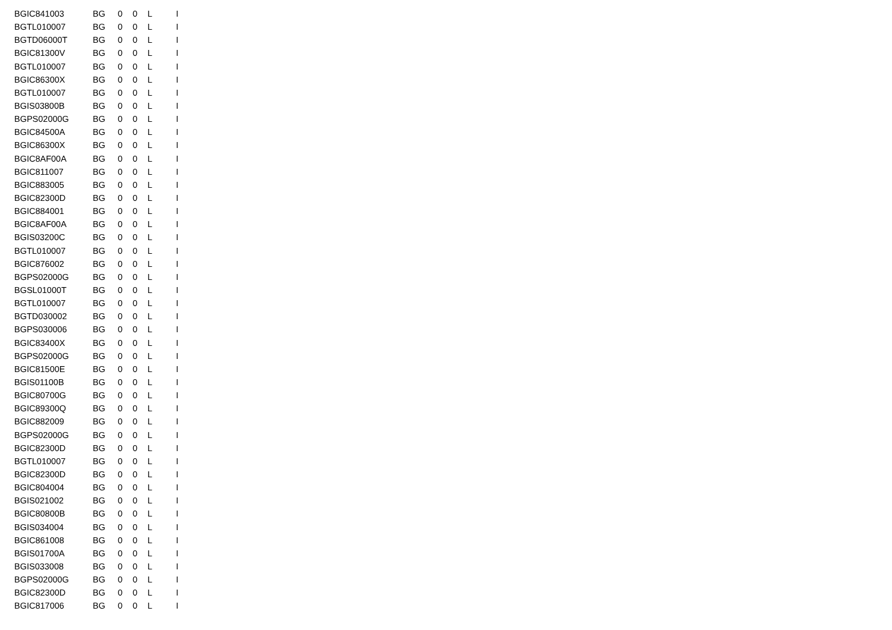| BGIC841003 | BG | 0 | 0 | L | I |
| BGTL010007 | BG | 0 | 0 | L | I |
| BGTD06000T | BG | 0 | 0 | L | I |
| BGIC81300V | BG | 0 | 0 | L | I |
| BGTL010007 | BG | 0 | 0 | L | I |
| BGIC86300X | BG | 0 | 0 | L | I |
| BGTL010007 | BG | 0 | 0 | L | I |
| BGIS03800B | BG | 0 | 0 | L | I |
| BGPS02000G | BG | 0 | 0 | L | I |
| BGIC84500A | BG | 0 | 0 | L | I |
| BGIC86300X | BG | 0 | 0 | L | I |
| BGIC8AF00A | BG | 0 | 0 | L | I |
| BGIC811007 | BG | 0 | 0 | L | I |
| BGIC883005 | BG | 0 | 0 | L | I |
| BGIC82300D | BG | 0 | 0 | L | I |
| BGIC884001 | BG | 0 | 0 | L | I |
| BGIC8AF00A | BG | 0 | 0 | L | I |
| BGIS03200C | BG | 0 | 0 | L | I |
| BGTL010007 | BG | 0 | 0 | L | I |
| BGIC876002 | BG | 0 | 0 | L | I |
| BGPS02000G | BG | 0 | 0 | L | I |
| BGSL01000T | BG | 0 | 0 | L | I |
| BGTL010007 | BG | 0 | 0 | L | I |
| BGTD030002 | BG | 0 | 0 | L | I |
| BGPS030006 | BG | 0 | 0 | L | I |
| BGIC83400X | BG | 0 | 0 | L | I |
| BGPS02000G | BG | 0 | 0 | L | I |
| BGIC81500E | BG | 0 | 0 | L | I |
| BGIS01100B | BG | 0 | 0 | L | I |
| BGIC80700G | BG | 0 | 0 | L | I |
| BGIC89300Q | BG | 0 | 0 | L | I |
| BGIC882009 | BG | 0 | 0 | L | I |
| BGPS02000G | BG | 0 | 0 | L | I |
| BGIC82300D | BG | 0 | 0 | L | I |
| BGTL010007 | BG | 0 | 0 | L | I |
| BGIC82300D | BG | 0 | 0 | L | I |
| BGIC804004 | BG | 0 | 0 | L | I |
| BGIS021002 | BG | 0 | 0 | L | I |
| BGIC80800B | BG | 0 | 0 | L | I |
| BGIS034004 | BG | 0 | 0 | L | I |
| BGIC861008 | BG | 0 | 0 | L | I |
| BGIS01700A | BG | 0 | 0 | L | I |
| BGIS033008 | BG | 0 | 0 | L | I |
| BGPS02000G | BG | 0 | 0 | L | I |
| BGIC82300D | BG | 0 | 0 | L | I |
| BGIC817006 | BG | 0 | 0 | L | I |